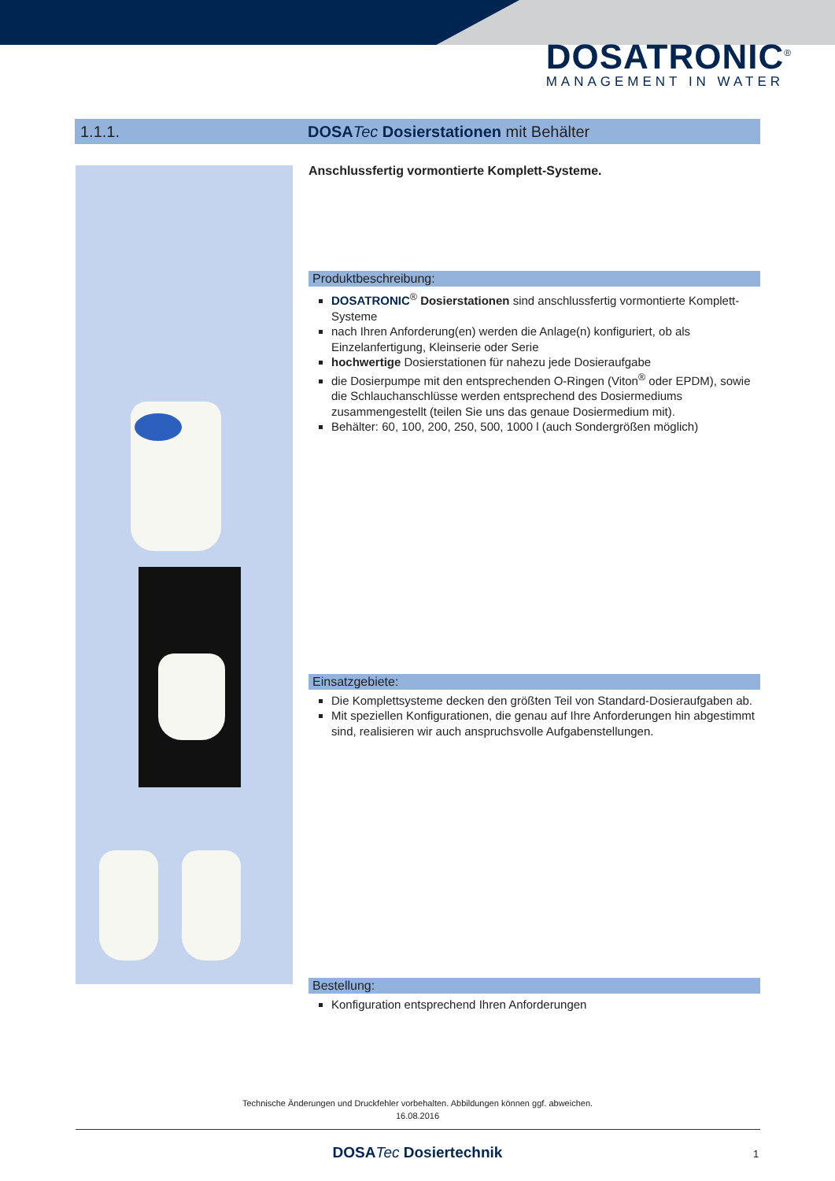DOSATRONIC<sup>®</sup>
MANAGEMENT IN WATER
1.1.1. DOSATec Dosierstationen mit Behälter
Anschlussfertig vormontierte Komplett-Systeme.
Produktbeschreibung:
DOSATRONIC<sup>®</sup> Dosierstationen sind anschlussfertig vormontierte Komplett-Systeme
nach Ihren Anforderung(en) werden die Anlage(n) konfiguriert, ob als Einzelanfertigung, Kleinserie oder Serie
hochwertige Dosierstationen für nahezu jede Dosieraufgabe
die Dosierpumpe mit den entsprechenden O-Ringen (Viton<sup>®</sup> oder EPDM), sowie die Schlauchanschlüsse werden entsprechend des Dosiermediums zusammengestellt (teilen Sie uns das genaue Dosiermedium mit).
Behälter: 60, 100, 200, 250, 500, 1000 l (auch Sondergrößen möglich)
Einsatzgebiete:
Die Komplettsysteme decken den größten Teil von Standard-Dosieraufgaben ab.
Mit speziellen Konfigurationen, die genau auf Ihre Anforderungen hin abgestimmt sind, realisieren wir auch anspruchsvolle Aufgabenstellungen.
Bestellung:
Konfiguration entsprechend Ihren Anforderungen
Technische Änderungen und Druckfehler vorbehalten. Abbildungen können ggf. abweichen.
16.08.2016
DOSATec Dosiertechnik 1